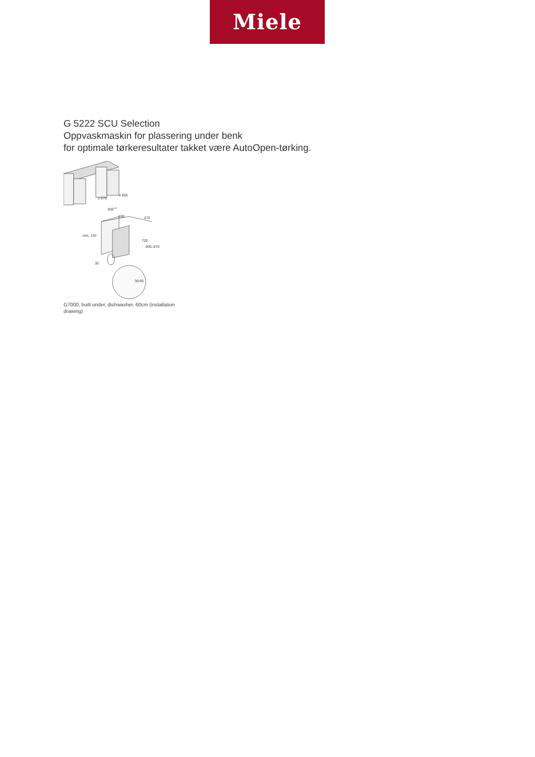Miele
G 5222 SCU Selection
Oppvaskmaskin for plassering under benk
for optimale tørkeresultater takket være AutoOpen-tørking.
≥ 805
≥ 570
600+4
598
570
720
805–870
min. 130
35
30-95
G7000, built under, dishwasher, 60cm (installation drawing)